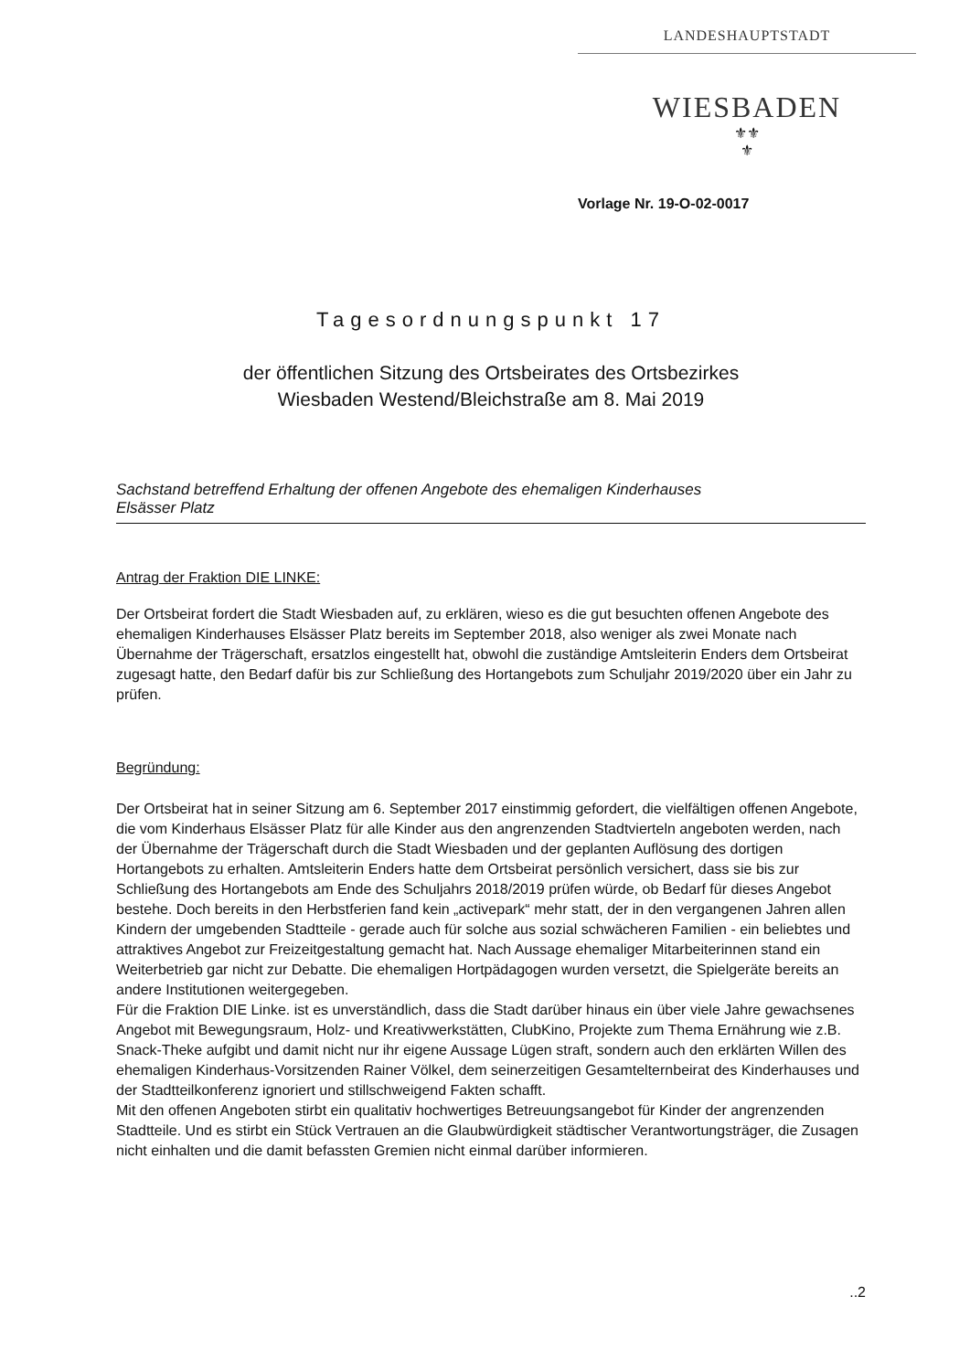LANDESHAUPTSTADT
WIESBADEN
⚜⚜
⚜
Vorlage Nr. 19-O-02-0017
Tagesordnungspunkt 17
der öffentlichen Sitzung des Ortsbeirates des Ortsbezirkes
Wiesbaden Westend/Bleichstraße am 8. Mai 2019
Sachstand betreffend Erhaltung der offenen Angebote des ehemaligen Kinderhauses
Elsässer Platz
Antrag der Fraktion DIE LINKE:
Der Ortsbeirat fordert die Stadt Wiesbaden auf, zu erklären, wieso es die gut besuchten offenen Angebote des ehemaligen Kinderhauses Elsässer Platz bereits im September 2018, also weniger als zwei Monate nach Übernahme der Trägerschaft, ersatzlos eingestellt hat, obwohl die zuständige Amtsleiterin Enders dem Ortsbeirat zugesagt hatte, den Bedarf dafür bis zur Schließung des Hortangebots zum Schuljahr 2019/2020 über ein Jahr zu prüfen.
Begründung:
Der Ortsbeirat hat in seiner Sitzung am 6. September 2017 einstimmig gefordert, die vielfältigen offenen Angebote, die vom Kinderhaus Elsässer Platz für alle Kinder aus den angrenzenden Stadtvierteln angeboten werden, nach der Übernahme der Trägerschaft durch die Stadt Wiesbaden und der geplanten Auflösung des dortigen Hortangebots zu erhalten. Amtsleiterin Enders hatte dem Ortsbeirat persönlich versichert, dass sie bis zur Schließung des Hortangebots am Ende des Schuljahrs 2018/2019 prüfen würde, ob Bedarf für dieses Angebot bestehe. Doch bereits in den Herbstferien fand kein „activepark“ mehr statt, der in den vergangenen Jahren allen Kindern der umgebenden Stadtteile - gerade auch für solche aus sozial schwächeren Familien - ein beliebtes und attraktives Angebot zur Freizeitgestaltung gemacht hat. Nach Aussage ehemaliger Mitarbeiterinnen stand ein Weiterbetrieb gar nicht zur Debatte. Die ehemaligen Hortpädagogen wurden versetzt, die Spielgeräte bereits an andere Institutionen weitergegeben.
Für die Fraktion DIE Linke. ist es unverständlich, dass die Stadt darüber hinaus ein über viele Jahre gewachsenes Angebot mit Bewegungsraum, Holz- und Kreativwerkstätten, ClubKino, Projekte zum Thema Ernährung wie z.B. Snack-Theke aufgibt und damit nicht nur ihr eigene Aussage Lügen straft, sondern auch den erklärten Willen des ehemaligen Kinderhaus-Vorsitzenden Rainer Völkel, dem seinerzeitigen Gesamtelternbeirat des Kinderhauses und der Stadtteilkonferenz ignoriert und stillschweigend Fakten schafft.
Mit den offenen Angeboten stirbt ein qualitativ hochwertiges Betreuungsangebot für Kinder der angrenzenden Stadtteile. Und es stirbt ein Stück Vertrauen an die Glaubwürdigkeit städtischer Verantwortungsträger, die Zusagen nicht einhalten und die damit befassten Gremien nicht einmal darüber informieren.
..2